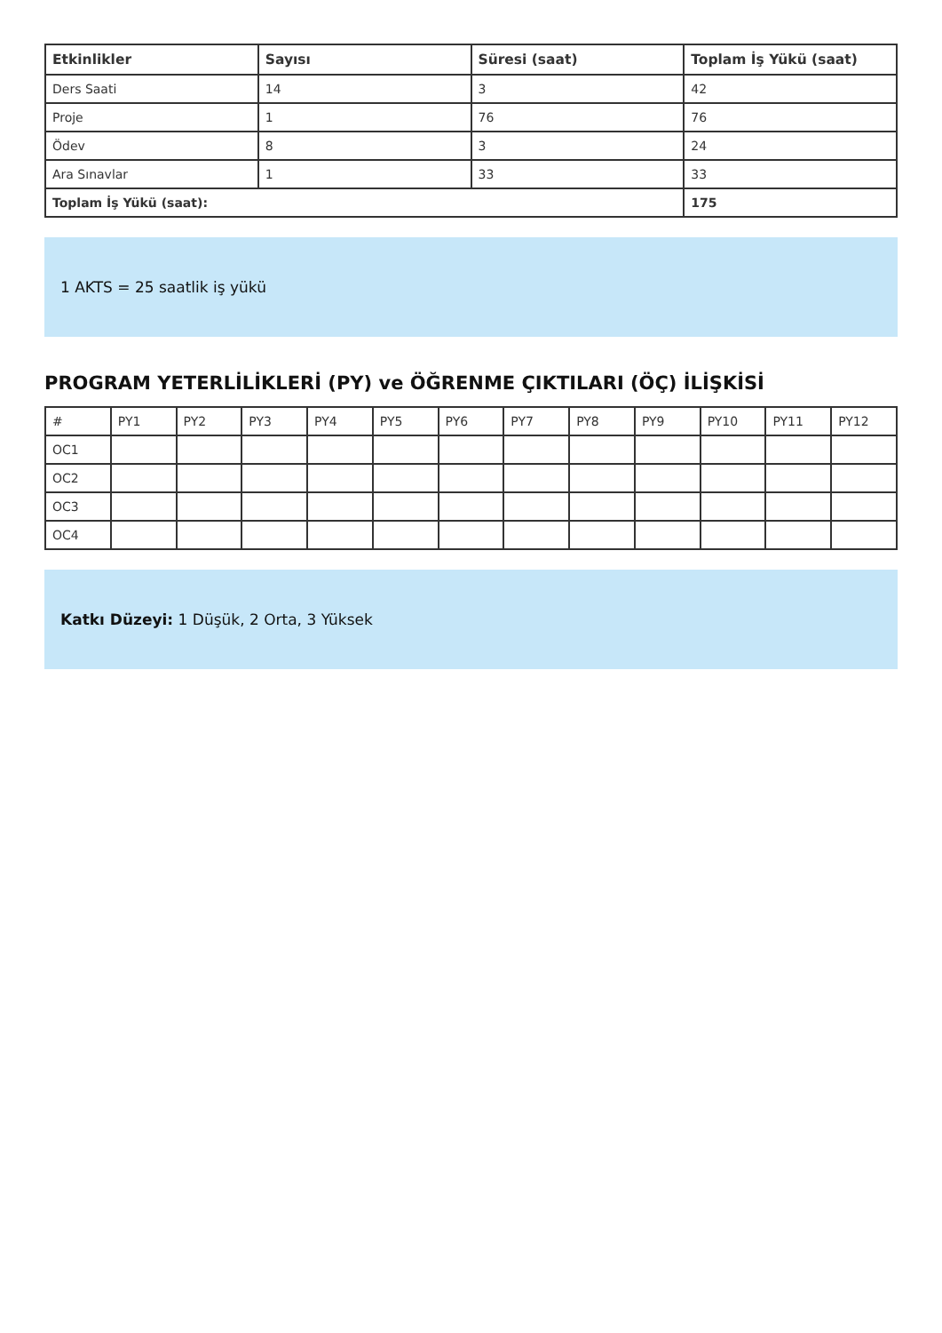| Etkinlikler | Sayısı | Süresi (saat) | Toplam İş Yükü (saat) |
| --- | --- | --- | --- |
| Ders Saati | 14 | 3 | 42 |
| Proje | 1 | 76 | 76 |
| Ödev | 8 | 3 | 24 |
| Ara Sınavlar | 1 | 33 | 33 |
| Toplam İş Yükü (saat): | | | 175 |
1 AKTS = 25 saatlik iş yükü
PROGRAM YETERLİLİKLERİ (PY) ve ÖĞRENME ÇIKTILARI (ÖÇ) İLİŞKİSİ
| # | PY1 | PY2 | PY3 | PY4 | PY5 | PY6 | PY7 | PY8 | PY9 | PY10 | PY11 | PY12 |
| OC1 | | | | | | | | | | | | |
| OC2 | | | | | | | | | | | | |
| OC3 | | | | | | | | | | | | |
| OC4 | | | | | | | | | | | | |
Katkı Düzeyi: 1 Düşük, 2 Orta, 3 Yüksek